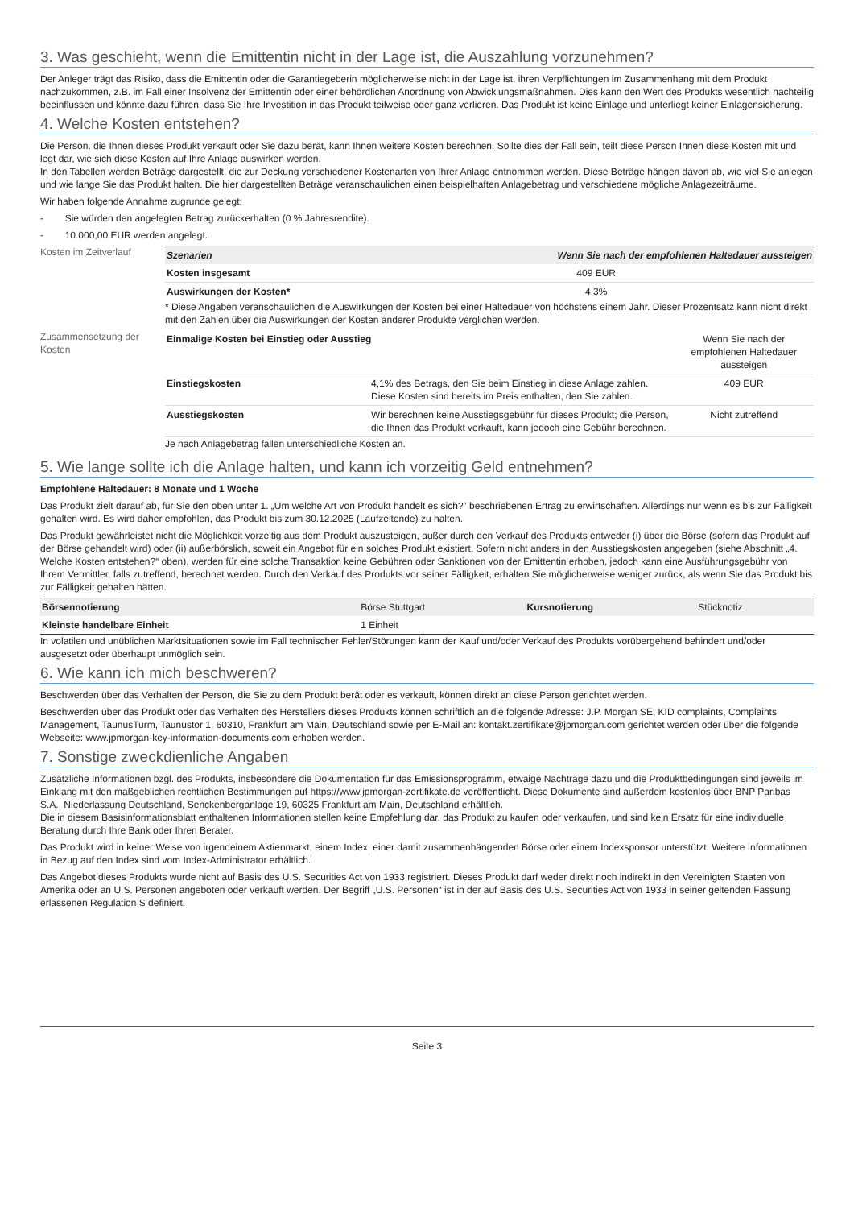3. Was geschieht, wenn die Emittentin nicht in der Lage ist, die Auszahlung vorzunehmen?
Der Anleger trägt das Risiko, dass die Emittentin oder die Garantiegeberin möglicherweise nicht in der Lage ist, ihren Verpflichtungen im Zusammenhang mit dem Produkt nachzukommen, z.B. im Fall einer Insolvenz der Emittentin oder einer behördlichen Anordnung von Abwicklungsmaßnahmen. Dies kann den Wert des Produkts wesentlich nachteilig beeinflussen und könnte dazu führen, dass Sie Ihre Investition in das Produkt teilweise oder ganz verlieren. Das Produkt ist keine Einlage und unterliegt keiner Einlagensicherung.
4. Welche Kosten entstehen?
Die Person, die Ihnen dieses Produkt verkauft oder Sie dazu berät, kann Ihnen weitere Kosten berechnen. Sollte dies der Fall sein, teilt diese Person Ihnen diese Kosten mit und legt dar, wie sich diese Kosten auf Ihre Anlage auswirken werden.
In den Tabellen werden Beträge dargestellt, die zur Deckung verschiedener Kostenarten von Ihrer Anlage entnommen werden. Diese Beträge hängen davon ab, wie viel Sie anlegen und wie lange Sie das Produkt halten. Die hier dargestellten Beträge veranschaulichen einen beispielhaften Anlagebetrag und verschiedene mögliche Anlagezeiträume.
Wir haben folgende Annahme zugrunde gelegt:
- Sie würden den angelegten Betrag zurückerhalten (0 % Jahresrendite).
- 10.000,00 EUR werden angelegt.
Kosten im Zeitverlauf
| Szenarien | Wenn Sie nach der empfohlenen Haltedauer aussteigen |
| --- | --- |
| Kosten insgesamt | 409 EUR |
| Auswirkungen der Kosten* | 4,3% |
* Diese Angaben veranschaulichen die Auswirkungen der Kosten bei einer Haltedauer von höchstens einem Jahr. Dieser Prozentsatz kann nicht direkt mit den Zahlen über die Auswirkungen der Kosten anderer Produkte verglichen werden.
Zusammensetzung der Kosten
| Einmalige Kosten bei Einstieg oder Ausstieg | | Wenn Sie nach der empfohlenen Haltedauer aussteigen |
| Einstiegskosten | 4,1% des Betrags, den Sie beim Einstieg in diese Anlage zahlen. Diese Kosten sind bereits im Preis enthalten, den Sie zahlen. | 409 EUR |
| Ausstiegskosten | Wir berechnen keine Ausstiegsgebühr für dieses Produkt; die Person, die Ihnen das Produkt verkauft, kann jedoch eine Gebühr berechnen. | Nicht zutreffend |
Je nach Anlagebetrag fallen unterschiedliche Kosten an.
5. Wie lange sollte ich die Anlage halten, und kann ich vorzeitig Geld entnehmen?
Empfohlene Haltedauer: 8 Monate und 1 Woche
Das Produkt zielt darauf ab, für Sie den oben unter 1. „Um welche Art von Produkt handelt es sich?” beschriebenen Ertrag zu erwirtschaften. Allerdings nur wenn es bis zur Fälligkeit gehalten wird. Es wird daher empfohlen, das Produkt bis zum 30.12.2025 (Laufzeitende) zu halten.
Das Produkt gewährleistet nicht die Möglichkeit vorzeitig aus dem Produkt auszusteigen, außer durch den Verkauf des Produkts entweder (i) über die Börse (sofern das Produkt auf der Börse gehandelt wird) oder (ii) außerbörslich, soweit ein Angebot für ein solches Produkt existiert. Sofern nicht anders in den Ausstiegskosten angegeben (siehe Abschnitt „4. Welche Kosten entstehen?“ oben), werden für eine solche Transaktion keine Gebühren oder Sanktionen von der Emittentin erhoben, jedoch kann eine Ausführungsgebühr von Ihrem Vermittler, falls zutreffend, berechnet werden. Durch den Verkauf des Produkts vor seiner Fälligkeit, erhalten Sie möglicherweise weniger zurück, als wenn Sie das Produkt bis zur Fälligkeit gehalten hätten.
| Börsennotierung | Börse Stuttgart | Kursnotierung | Stücknotiz |
| Kleinste handelbare Einheit | 1 Einheit | | |
In volatilen und unüblichen Marktsituationen sowie im Fall technischer Fehler/Störungen kann der Kauf und/oder Verkauf des Produkts vorübergehend behindert und/oder ausgesetzt oder überhaupt unmöglich sein.
6. Wie kann ich mich beschweren?
Beschwerden über das Verhalten der Person, die Sie zu dem Produkt berät oder es verkauft, können direkt an diese Person gerichtet werden.
Beschwerden über das Produkt oder das Verhalten des Herstellers dieses Produkts können schriftlich an die folgende Adresse: J.P. Morgan SE, KID complaints, Complaints Management, TaunusTurm, Taunustor 1, 60310, Frankfurt am Main, Deutschland sowie per E-Mail an: kontakt.zertifikate@jpmorgan.com gerichtet werden oder über die folgende Webseite: www.jpmorgan-key-information-documents.com erhoben werden.
7. Sonstige zweckdienliche Angaben
Zusätzliche Informationen bzgl. des Produkts, insbesondere die Dokumentation für das Emissionsprogramm, etwaige Nachträge dazu und die Produktbedingungen sind jeweils im Einklang mit den maßgeblichen rechtlichen Bestimmungen auf https://www.jpmorgan-zertifikate.de veröffentlicht. Diese Dokumente sind außerdem kostenlos über BNP Paribas S.A., Niederlassung Deutschland, Senckenberganlage 19, 60325 Frankfurt am Main, Deutschland erhältlich.
Die in diesem Basisinformationsblatt enthaltenen Informationen stellen keine Empfehlung dar, das Produkt zu kaufen oder verkaufen, und sind kein Ersatz für eine individuelle Beratung durch Ihre Bank oder Ihren Berater.
Das Produkt wird in keiner Weise von irgendeinem Aktienmarkt, einem Index, einer damit zusammenhängenden Börse oder einem Indexsponsor unterstützt. Weitere Informationen in Bezug auf den Index sind vom Index-Administrator erhältlich.
Das Angebot dieses Produkts wurde nicht auf Basis des U.S. Securities Act von 1933 registriert. Dieses Produkt darf weder direkt noch indirekt in den Vereinigten Staaten von Amerika oder an U.S. Personen angeboten oder verkauft werden. Der Begriff „U.S. Personen“ ist in der auf Basis des U.S. Securities Act von 1933 in seiner geltenden Fassung erlassenen Regulation S definiert.
Seite 3